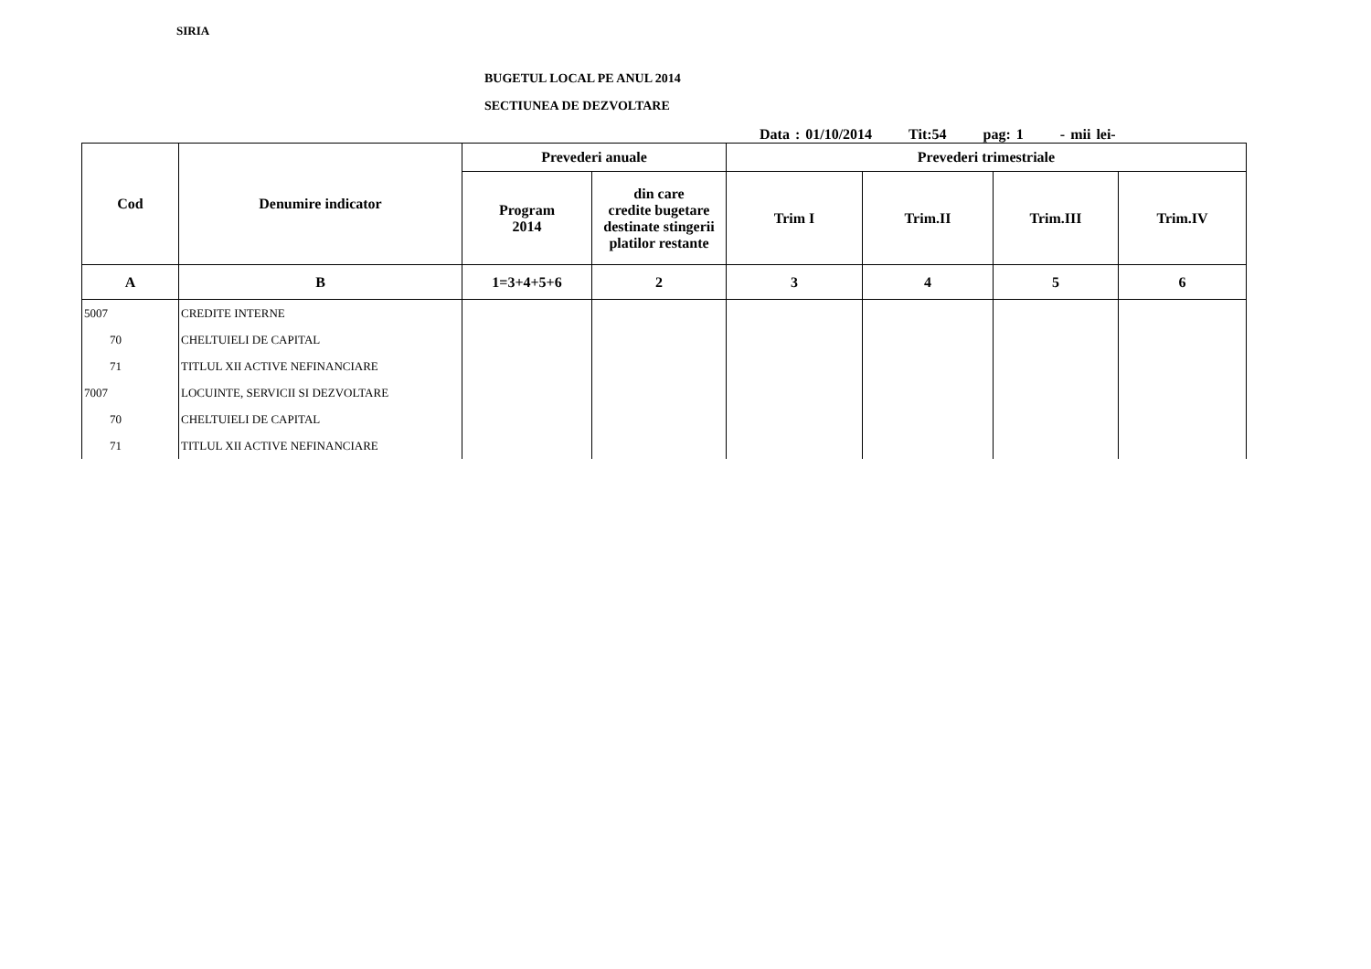SIRIA
BUGETUL LOCAL PE ANUL 2014
SECTIUNEA DE DEZVOLTARE
Data : 01/10/2014 Tit:54 pag: 1 - mii lei-
| Cod | Denumire indicator | Prevederi anuale | | Prevederi trimestriale | | | |
| --- | --- | --- | --- | --- | --- | --- | --- |
| | | Program 2014 | din care credite bugetare destinate stingerii platilor restante | Trim I | Trim.II | Trim.III | Trim.IV |
| A | B | 1=3+4+5+6 | 2 | 3 | 4 | 5 | 6 |
| 5007 | CREDITE INTERNE | | | | | | |
| 70 | CHELTUIELI DE CAPITAL | | | | | | |
| 71 | TITLUL XII ACTIVE NEFINANCIARE | | | | | | |
| 7007 | LOCUINTE, SERVICII SI DEZVOLTARE | | | | | | |
| 70 | CHELTUIELI DE CAPITAL | | | | | | |
| 71 | TITLUL XII ACTIVE NEFINANCIARE | | | | | | |